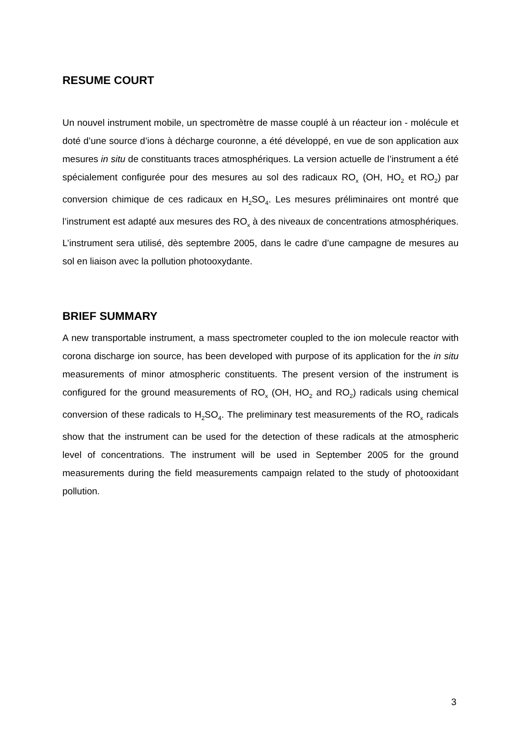RESUME COURT
Un nouvel instrument mobile, un spectromètre de masse couplé à un réacteur ion - molécule et doté d’une source d’ions à décharge couronne, a été développé, en vue de son application aux mesures in situ de constituants traces atmosphériques. La version actuelle de l’instrument a été spécialement configurée pour des mesures au sol des radicaux RO<sub>x</sub> (OH, HO<sub>2</sub> et RO<sub>2</sub>) par conversion chimique de ces radicaux en H<sub>2</sub>SO<sub>4</sub>. Les mesures préliminaires ont montré que l’instrument est adapté aux mesures des RO<sub>x</sub> à des niveaux de concentrations atmosphériques. L’instrument sera utilisé, dès septembre 2005, dans le cadre d’une campagne de mesures au sol en liaison avec la pollution photooxydante.
BRIEF SUMMARY
A new transportable instrument, a mass spectrometer coupled to the ion molecule reactor with corona discharge ion source, has been developed with purpose of its application for the in situ measurements of minor atmospheric constituents. The present version of the instrument is configured for the ground measurements of RO<sub>x</sub> (OH, HO<sub>2</sub> and RO<sub>2</sub>) radicals using chemical conversion of these radicals to H<sub>2</sub>SO<sub>4</sub>. The preliminary test measurements of the RO<sub>x</sub> radicals show that the instrument can be used for the detection of these radicals at the atmospheric level of concentrations. The instrument will be used in September 2005 for the ground measurements during the field measurements campaign related to the study of photooxidant pollution.
3